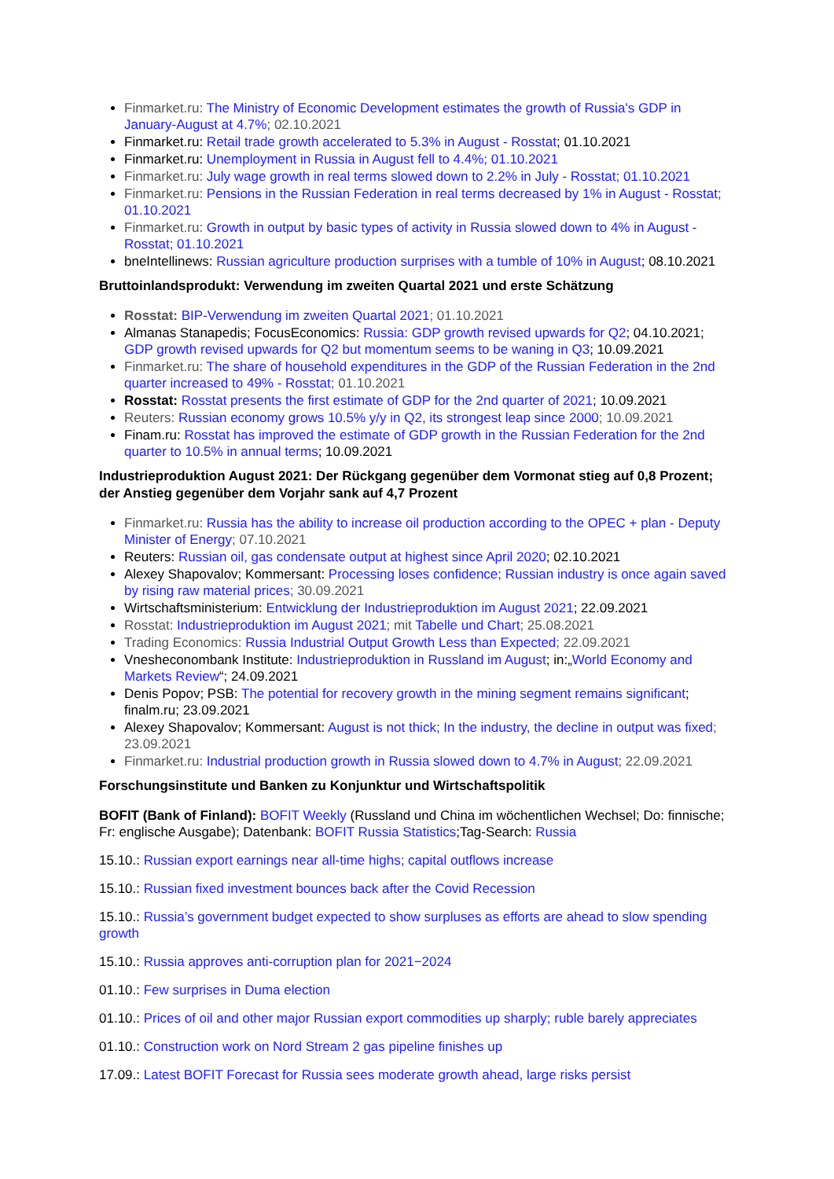Finmarket.ru: The Ministry of Economic Development estimates the growth of Russia's GDP in January-August at 4.7%; 02.10.2021
Finmarket.ru: Retail trade growth accelerated to 5.3% in August - Rosstat; 01.10.2021
Finmarket.ru: Unemployment in Russia in August fell to 4.4%; 01.10.2021
Finmarket.ru: July wage growth in real terms slowed down to 2.2% in July - Rosstat; 01.10.2021
Finmarket.ru: Pensions in the Russian Federation in real terms decreased by 1% in August - Rosstat; 01.10.2021
Finmarket.ru: Growth in output by basic types of activity in Russia slowed down to 4% in August - Rosstat; 01.10.2021
bneIntellinews: Russian agriculture production surprises with a tumble of 10% in August; 08.10.2021
Bruttoinlandsprodukt: Verwendung im zweiten Quartal 2021 und erste Schätzung
Rosstat: BIP-Verwendung im zweiten Quartal 2021; 01.10.2021
Almanas Stanapedis; FocusEconomics: Russia: GDP growth revised upwards for Q2; 04.10.2021; GDP growth revised upwards for Q2 but momentum seems to be waning in Q3; 10.09.2021
Finmarket.ru: The share of household expenditures in the GDP of the Russian Federation in the 2nd quarter increased to 49% - Rosstat; 01.10.2021
Rosstat: Rosstat presents the first estimate of GDP for the 2nd quarter of 2021; 10.09.2021
Reuters: Russian economy grows 10.5% y/y in Q2, its strongest leap since 2000; 10.09.2021
Finam.ru: Rosstat has improved the estimate of GDP growth in the Russian Federation for the 2nd quarter to 10.5% in annual terms; 10.09.2021
Industrieproduktion August 2021: Der Rückgang gegenüber dem Vormonat stieg auf 0,8 Prozent; der Anstieg gegenüber dem Vorjahr sank auf 4,7 Prozent
Finmarket.ru: Russia has the ability to increase oil production according to the OPEC + plan - Deputy Minister of Energy; 07.10.2021
Reuters: Russian oil, gas condensate output at highest since April 2020; 02.10.2021
Alexey Shapovalov; Kommersant: Processing loses confidence; Russian industry is once again saved by rising raw material prices; 30.09.2021
Wirtschaftsministerium: Entwicklung der Industrieproduktion im August 2021; 22.09.2021
Rosstat: Industrieproduktion im August 2021; mit Tabelle und Chart; 25.08.2021
Trading Economics: Russia Industrial Output Growth Less than Expected; 22.09.2021
Vnesheconombank Institute: Industrieproduktion in Russland im August; in:„World Economy and Markets Review“; 24.09.2021
Denis Popov; PSB: The potential for recovery growth in the mining segment remains significant; finalm.ru; 23.09.2021
Alexey Shapovalov; Kommersant: August is not thick; In the industry, the decline in output was fixed; 23.09.2021
Finmarket.ru: Industrial production growth in Russia slowed down to 4.7% in August; 22.09.2021
Forschungsinstitute und Banken zu Konjunktur und Wirtschaftspolitik
BOFIT (Bank of Finland): BOFIT Weekly (Russland und China im wöchentlichen Wechsel; Do: finnische; Fr: englische Ausgabe); Datenbank: BOFIT Russia Statistics;Tag-Search: Russia
15.10.: Russian export earnings near all-time highs; capital outflows increase
15.10.: Russian fixed investment bounces back after the Covid Recession
15.10.: Russia’s government budget expected to show surpluses as efforts are ahead to slow spending growth
15.10.: Russia approves anti-corruption plan for 2021−2024
01.10.: Few surprises in Duma election
01.10.: Prices of oil and other major Russian export commodities up sharply; ruble barely appreciates
01.10.: Construction work on Nord Stream 2 gas pipeline finishes up
17.09.: Latest BOFIT Forecast for Russia sees moderate growth ahead, large risks persist